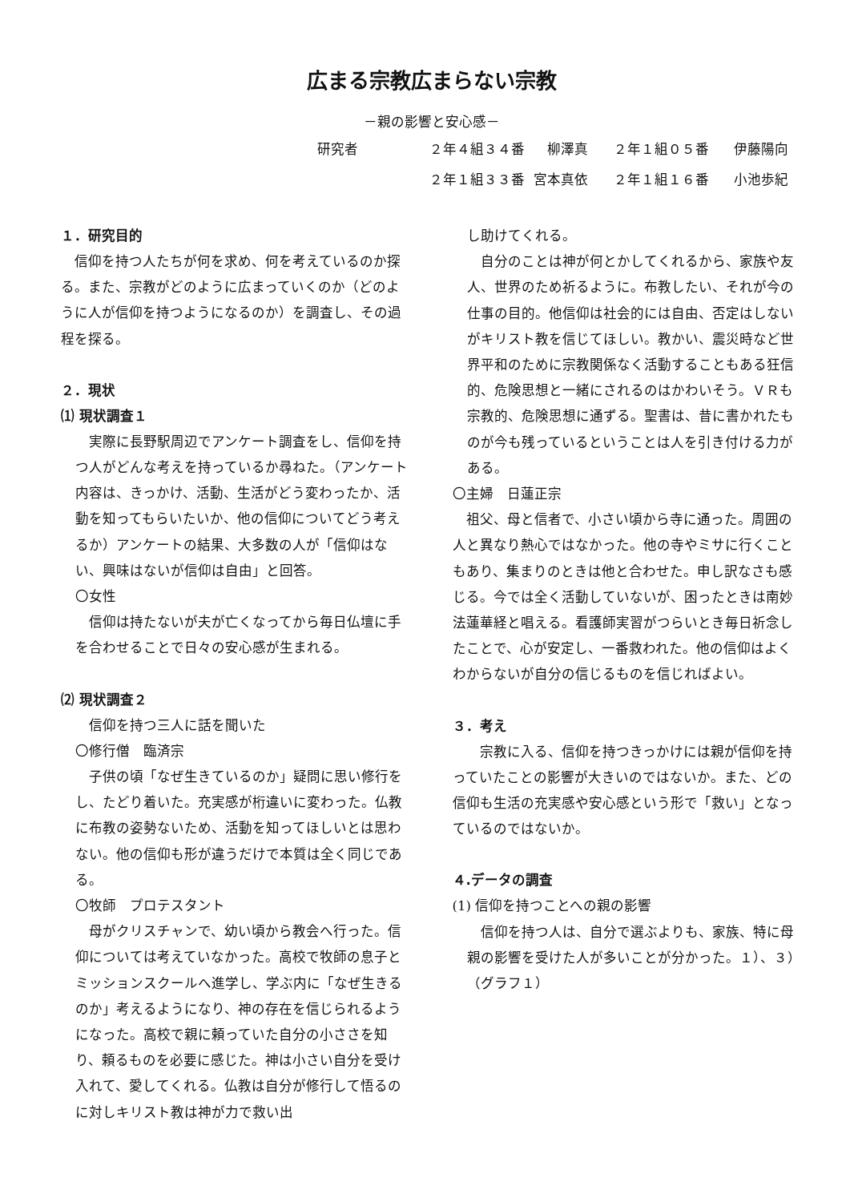広まる宗教広まらない宗教
－親の影響と安心感－
研究者 ２年４組３４番　柳澤真 ２年１組０５番 伊藤陽向 ２年１組３３番 宮本真依 ２年１組１６番 小池歩紀
１．研究目的
　信仰を持つ人たちが何を求め、何を考えているのか探る。また、宗教がどのように広まっていくのか（どのように人が信仰を持つようになるのか）を調査し、その過程を探る。
２．現状
⑴ 現状調査１
　実際に長野駅周辺でアンケート調査をし、信仰を持つ人がどんな考えを持っているか尋ねた。（アンケート内容は、きっかけ、活動、生活がどう変わったか、活動を知ってもらいたいか、他の信仰についてどう考えるか）アンケートの結果、大多数の人が「信仰はない、興味はないが信仰は自由」と回答。
〇女性
　信仰は持たないが夫が亡くなってから毎日仏壇に手を合わせることで日々の安心感が生まれる。
⑵ 現状調査２
　信仰を持つ三人に話を聞いた
〇修行僧　臨済宗
　子供の頃「なぜ生きているのか」疑問に思い修行をし、たどり着いた。充実感が桁違いに変わった。仏教に布教の姿勢ないため、活動を知ってほしいとは思わない。他の信仰も形が違うだけで本質は全く同じである。
〇牧師　プロテスタント
　母がクリスチャンで、幼い頃から教会へ行った。信仰については考えていなかった。高校で牧師の息子とミッションスクールへ進学し、学ぶ内に「なぜ生きるのか」考えるようになり、神の存在を信じられるようになった。高校で親に頼っていた自分の小ささを知り、頼るものを必要に感じた。神は小さい自分を受け入れて、愛してくれる。仏教は自分が修行して悟るのに対しキリスト教は神が力で救い出
し助けてくれる。
　自分のことは神が何とかしてくれるから、家族や友人、世界のため祈るように。布教したい、それが今の仕事の目的。他信仰は社会的には自由、否定はしないがキリスト教を信じてほしい。教かい、震災時など世界平和のために宗教関係なく活動することもある狂信的、危険思想と一緒にされるのはかわいそう。ＶＲも宗教的、危険思想に通ずる。聖書は、昔に書かれたものが今も残っているということは人を引き付ける力がある。
〇主婦　日蓮正宗
　祖父、母と信者で、小さい頃から寺に通った。周囲の人と異なり熱心ではなかった。他の寺やミサに行くこともあり、集まりのときは他と合わせた。申し訳なさも感じる。今では全く活動していないが、困ったときは南妙法蓮華経と唱える。看護師実習がつらいとき毎日祈念したことで、心が安定し、一番救われた。他の信仰はよくわからないが自分の信じるものを信じればよい。
３．考え
　　宗教に入る、信仰を持つきっかけには親が信仰を持っていたことの影響が大きいのではないか。また、どの信仰も生活の充実感や安心感という形で「救い」となっているのではないか。
４.データの調査
(1) 信仰を持つことへの親の影響
　信仰を持つ人は、自分で選ぶよりも、家族、特に母親の影響を受けた人が多いことが分かった。１）、３）（グラフ１）